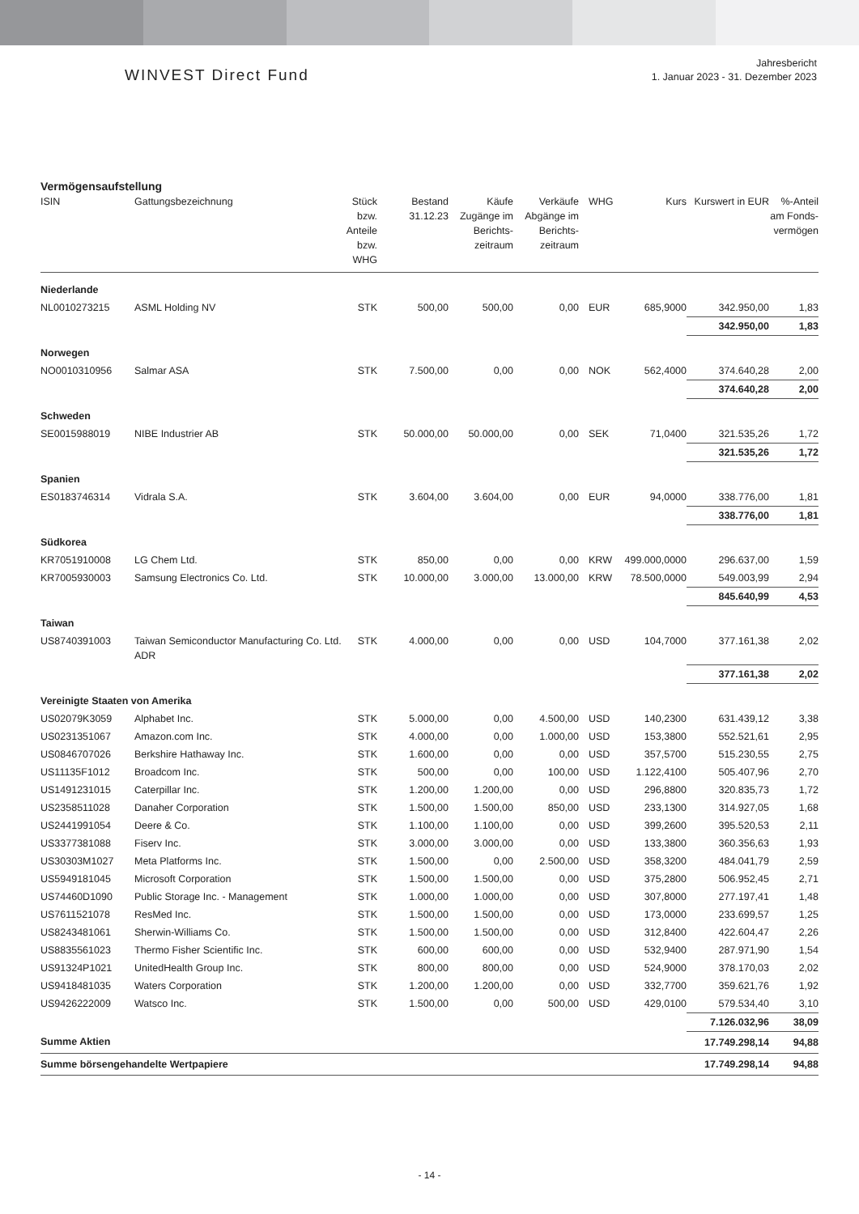WINVEST Direct Fund
Jahresbericht
1. Januar 2023 - 31. Dezember 2023
Vermögensaufstellung
| ISIN | Gattungsbezeichnung | Stück bzw. Anteile bzw. WHG | Bestand 31.12.23 | Käufe Zugänge im Berichts-zeitraum | Verkäufe Abgänge im Berichts-zeitraum | WHG | Kurs | Kurswert in EUR | %-Anteil am Fonds-vermögen |
| --- | --- | --- | --- | --- | --- | --- | --- | --- | --- |
| Niederlande | | | | | | | | | |
| NL0010273215 | ASML Holding NV | STK | 500,00 | 500,00 | 0,00 | EUR | 685,9000 | 342.950,00 | 1,83 |
| | | | | | | | | 342.950,00 | 1,83 |
| Norwegen | | | | | | | | | |
| NO0010310956 | Salmar ASA | STK | 7.500,00 | 0,00 | 0,00 | NOK | 562,4000 | 374.640,28 | 2,00 |
| | | | | | | | | 374.640,28 | 2,00 |
| Schweden | | | | | | | | | |
| SE0015988019 | NIBE Industrier AB | STK | 50.000,00 | 50.000,00 | 0,00 | SEK | 71,0400 | 321.535,26 | 1,72 |
| | | | | | | | | 321.535,26 | 1,72 |
| Spanien | | | | | | | | | |
| ES0183746314 | Vidrala S.A. | STK | 3.604,00 | 3.604,00 | 0,00 | EUR | 94,0000 | 338.776,00 | 1,81 |
| | | | | | | | | 338.776,00 | 1,81 |
| Südkorea | | | | | | | | | |
| KR7051910008 | LG Chem Ltd. | STK | 850,00 | 0,00 | 0,00 | KRW | 499.000,0000 | 296.637,00 | 1,59 |
| KR7005930003 | Samsung Electronics Co. Ltd. | STK | 10.000,00 | 3.000,00 | 13.000,00 | KRW | 78.500,0000 | 549.003,99 | 2,94 |
| | | | | | | | | 845.640,99 | 4,53 |
| Taiwan | | | | | | | | | |
| US8740391003 | Taiwan Semiconductor Manufacturing Co. Ltd. ADR | STK | 4.000,00 | 0,00 | 0,00 | USD | 104,7000 | 377.161,38 | 2,02 |
| | | | | | | | | 377.161,38 | 2,02 |
| Vereinigte Staaten von Amerika | | | | | | | | | |
| US02079K3059 | Alphabet Inc. | STK | 5.000,00 | 0,00 | 4.500,00 | USD | 140,2300 | 631.439,12 | 3,38 |
| US0231351067 | Amazon.com Inc. | STK | 4.000,00 | 0,00 | 1.000,00 | USD | 153,3800 | 552.521,61 | 2,95 |
| US0846707026 | Berkshire Hathaway Inc. | STK | 1.600,00 | 0,00 | 0,00 | USD | 357,5700 | 515.230,55 | 2,75 |
| US11135F1012 | Broadcom Inc. | STK | 500,00 | 0,00 | 100,00 | USD | 1.122,4100 | 505.407,96 | 2,70 |
| US1491231015 | Caterpillar Inc. | STK | 1.200,00 | 1.200,00 | 0,00 | USD | 296,8800 | 320.835,73 | 1,72 |
| US2358511028 | Danaher Corporation | STK | 1.500,00 | 1.500,00 | 850,00 | USD | 233,1300 | 314.927,05 | 1,68 |
| US2441991054 | Deere & Co. | STK | 1.100,00 | 1.100,00 | 0,00 | USD | 399,2600 | 395.520,53 | 2,11 |
| US3377381088 | Fiserv Inc. | STK | 3.000,00 | 3.000,00 | 0,00 | USD | 133,3800 | 360.356,63 | 1,93 |
| US30303M1027 | Meta Platforms Inc. | STK | 1.500,00 | 0,00 | 2.500,00 | USD | 358,3200 | 484.041,79 | 2,59 |
| US5949181045 | Microsoft Corporation | STK | 1.500,00 | 1.500,00 | 0,00 | USD | 375,2800 | 506.952,45 | 2,71 |
| US74460D1090 | Public Storage Inc. - Management | STK | 1.000,00 | 1.000,00 | 0,00 | USD | 307,8000 | 277.197,41 | 1,48 |
| US7611521078 | ResMed Inc. | STK | 1.500,00 | 1.500,00 | 0,00 | USD | 173,0000 | 233.699,57 | 1,25 |
| US8243481061 | Sherwin-Williams Co. | STK | 1.500,00 | 1.500,00 | 0,00 | USD | 312,8400 | 422.604,47 | 2,26 |
| US8835561023 | Thermo Fisher Scientific Inc. | STK | 600,00 | 600,00 | 0,00 | USD | 532,9400 | 287.971,90 | 1,54 |
| US91324P1021 | UnitedHealth Group Inc. | STK | 800,00 | 800,00 | 0,00 | USD | 524,9000 | 378.170,03 | 2,02 |
| US9418481035 | Waters Corporation | STK | 1.200,00 | 1.200,00 | 0,00 | USD | 332,7700 | 359.621,76 | 1,92 |
| US9426222009 | Watsco Inc. | STK | 1.500,00 | 0,00 | 500,00 | USD | 429,0100 | 579.534,40 | 3,10 |
| | | | | | | | | 7.126.032,96 | 38,09 |
| Summe Aktien | | | | | | | | 17.749.298,14 | 94,88 |
| Summe börsengehandelte Wertpapiere | | | | | | | | 17.749.298,14 | 94,88 |
- 14 -